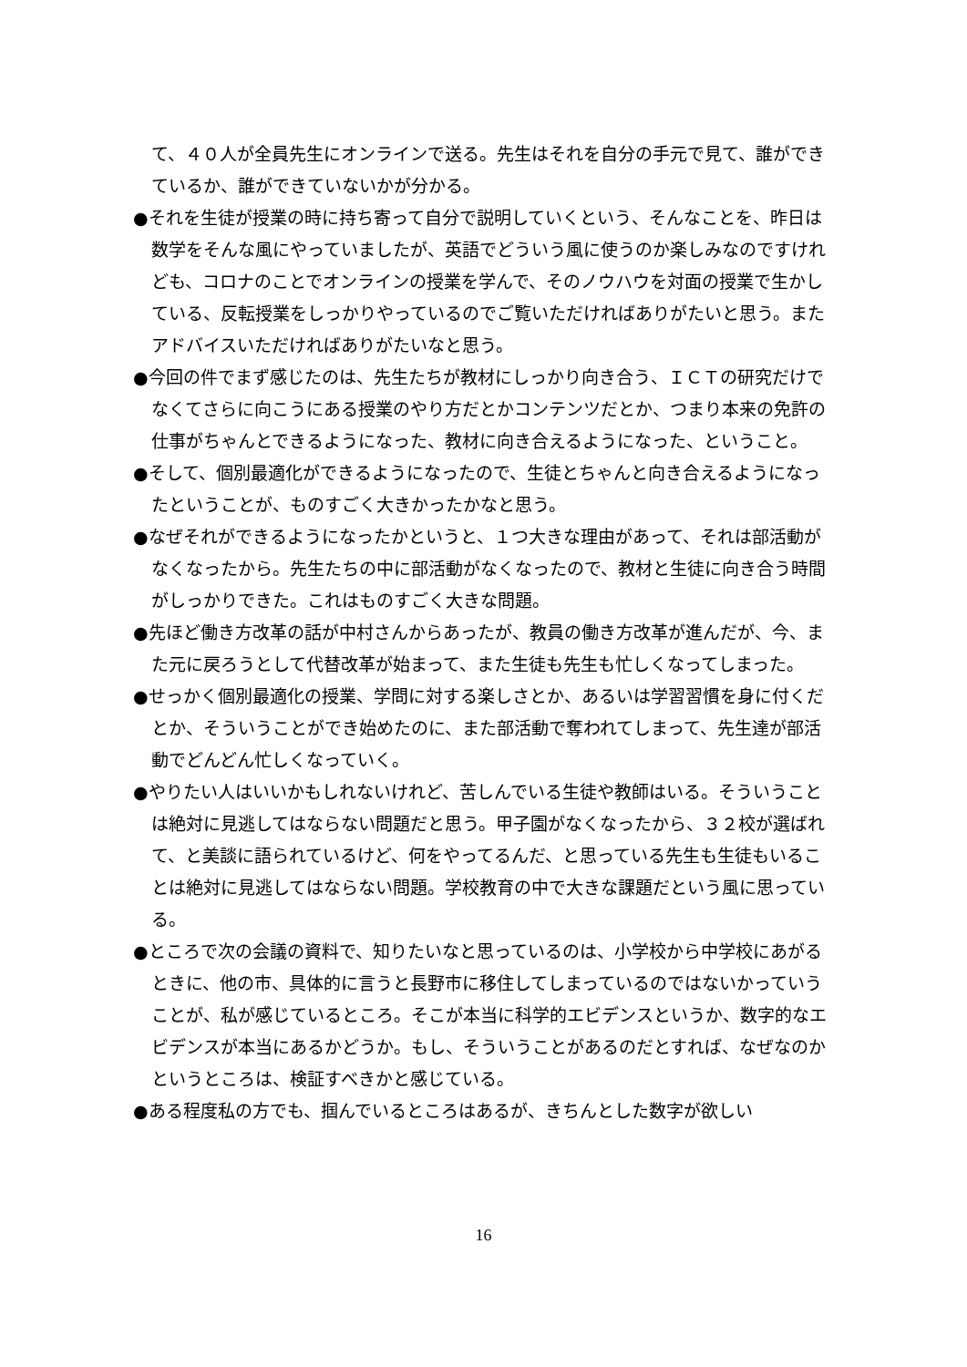て、４０人が全員先生にオンラインで送る。先生はそれを自分の手元で見て、誰ができているか、誰ができていないかが分かる。
●それを生徒が授業の時に持ち寄って自分で説明していくという、そんなことを、昨日は数学をそんな風にやっていましたが、英語でどういう風に使うのか楽しみなのですけれども、コロナのことでオンラインの授業を学んで、そのノウハウを対面の授業で生かしている、反転授業をしっかりやっているのでご覧いただければありがたいと思う。またアドバイスいただければありがたいなと思う。
●今回の件でまず感じたのは、先生たちが教材にしっかり向き合う、ＩＣＴの研究だけでなくてさらに向こうにある授業のやり方だとかコンテンツだとか、つまり本来の免許の仕事がちゃんとできるようになった、教材に向き合えるようになった、ということ。
●そして、個別最適化ができるようになったので、生徒とちゃんと向き合えるようになったということが、ものすごく大きかったかなと思う。
●なぜそれができるようになったかというと、１つ大きな理由があって、それは部活動がなくなったから。先生たちの中に部活動がなくなったので、教材と生徒に向き合う時間がしっかりできた。これはものすごく大きな問題。
●先ほど働き方改革の話が中村さんからあったが、教員の働き方改革が進んだが、今、また元に戻ろうとして代替改革が始まって、また生徒も先生も忙しくなってしまった。
●せっかく個別最適化の授業、学問に対する楽しさとか、あるいは学習習慣を身に付くだとか、そういうことができ始めたのに、また部活動で奪われてしまって、先生達が部活動でどんどん忙しくなっていく。
●やりたい人はいいかもしれないけれど、苦しんでいる生徒や教師はいる。そういうことは絶対に見逃してはならない問題だと思う。甲子園がなくなったから、３２校が選ばれて、と美談に語られているけど、何をやってるんだ、と思っている先生も生徒もいることは絶対に見逃してはならない問題。学校教育の中で大きな課題だという風に思っている。
●ところで次の会議の資料で、知りたいなと思っているのは、小学校から中学校にあがるときに、他の市、具体的に言うと長野市に移住してしまっているのではないかっていうことが、私が感じているところ。そこが本当に科学的エビデンスというか、数字的なエビデンスが本当にあるかどうか。もし、そういうことがあるのだとすれば、なぜなのかというところは、検証すべきかと感じている。
●ある程度私の方でも、掴んでいるところはあるが、きちんとした数字が欲しい
16